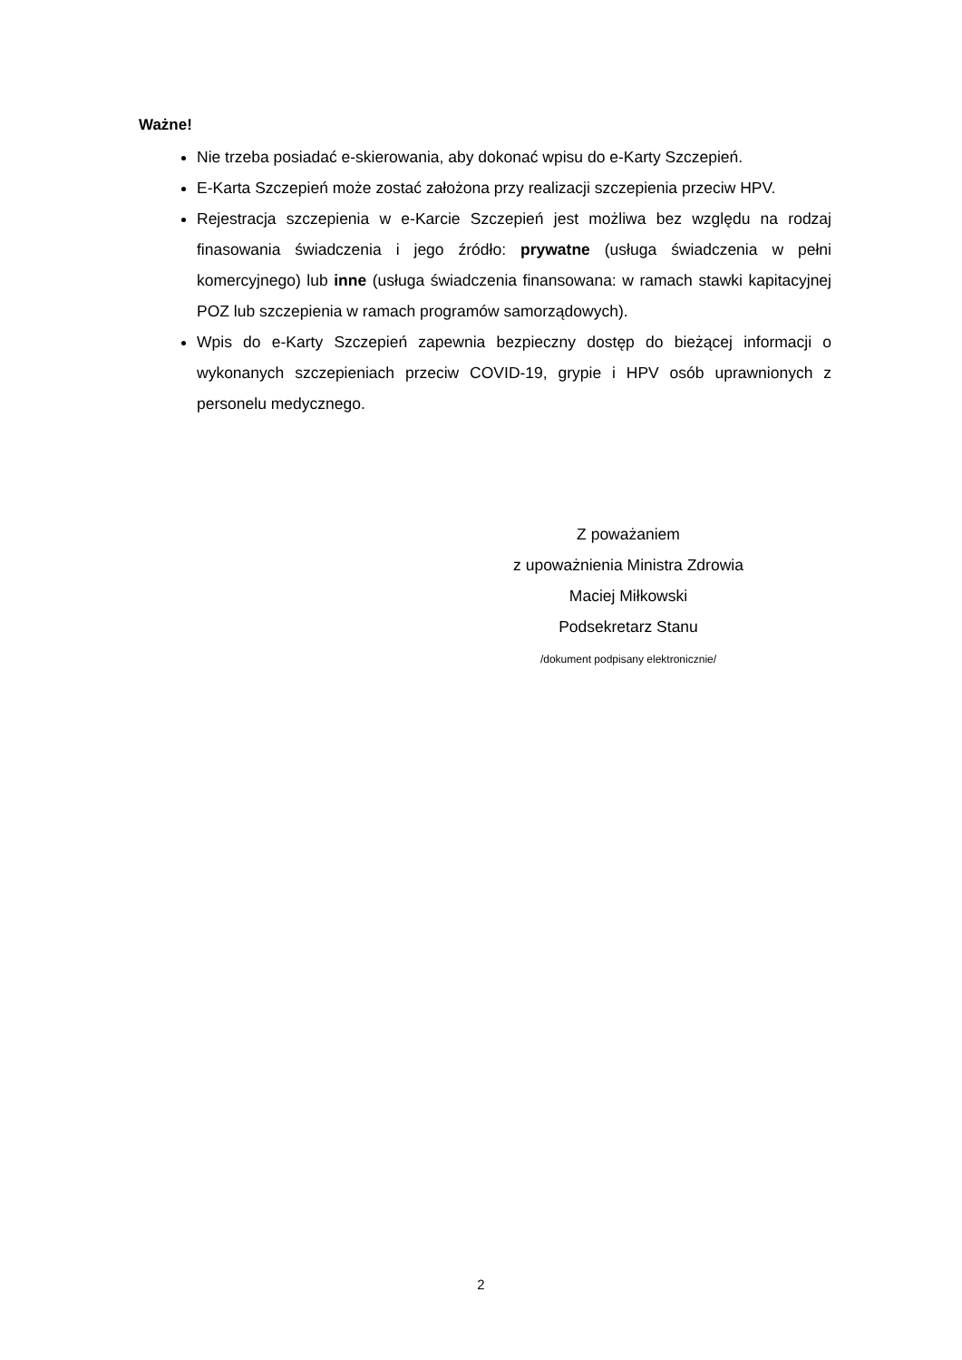Ważne!
Nie trzeba posiadać e-skierowania, aby dokonać wpisu do e-Karty Szczepień.
E-Karta Szczepień może zostać założona przy realizacji szczepienia przeciw HPV.
Rejestracja szczepienia w e-Karcie Szczepień jest możliwa bez względu na rodzaj finasowania świadczenia i jego źródło: prywatne (usługa świadczenia w pełni komercyjnego) lub inne (usługa świadczenia finansowana: w ramach stawki kapitacyjnej POZ lub szczepienia w ramach programów samorządowych).
Wpis do e-Karty Szczepień zapewnia bezpieczny dostęp do bieżącej informacji o wykonanych szczepieniach przeciw COVID-19, grypie i HPV osób uprawnionych z personelu medycznego.
Z poważaniem
z upoważnienia Ministra Zdrowia
Maciej Miłkowski
Podsekretarz Stanu
/dokument podpisany elektronicznie/
2